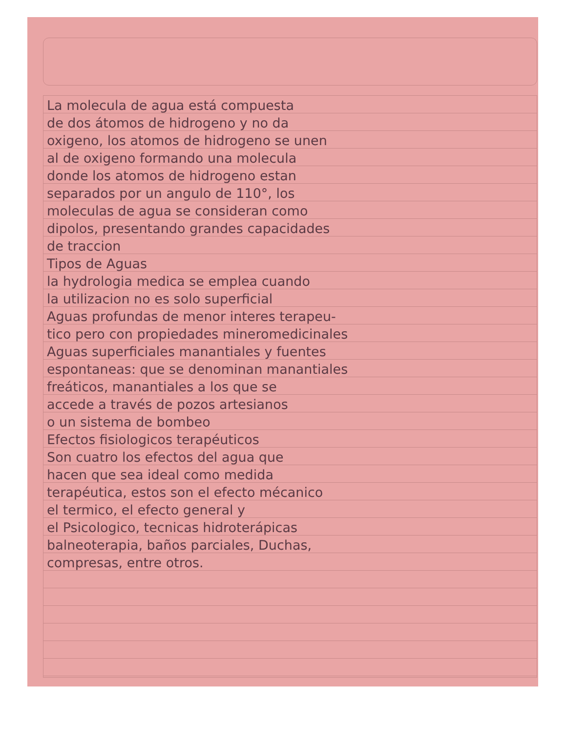La molecula de agua está compuesta
de dos átomos de hidrogeno y no da
oxigeno, los atomos de hidrogeno se unen
al de oxigeno formando una molecula
donde los atomos de hidrogeno estan
separados por un angulo de 110°, los
moleculas de agua se consideran como
dipolos, presentando grandes capacidades
de traccion
Tipos de Aguas
la hydrologia medica se emplea cuando
la utilizacion no es solo superficial
Aguas profundas de menor interes terapeu-
tico pero con propiedades mineromedicinales
Aguas superficiales manantiales y fuentes
espontaneas: que se denominan manantiales
freáticos, manantiales a los que se
accede a través de pozos artesianos
o un sistema de bombeo
Efectos fisiologicos terapéuticos
Son cuatro los efectos del agua que
hacen que sea ideal como medida
terapéutica, estos son el efecto mécanico
el termico, el efecto general y
el Psicologico, tecnicas hidroterápicas
balneoterapia, baños parciales, Duchas,
compresas, entre otros.